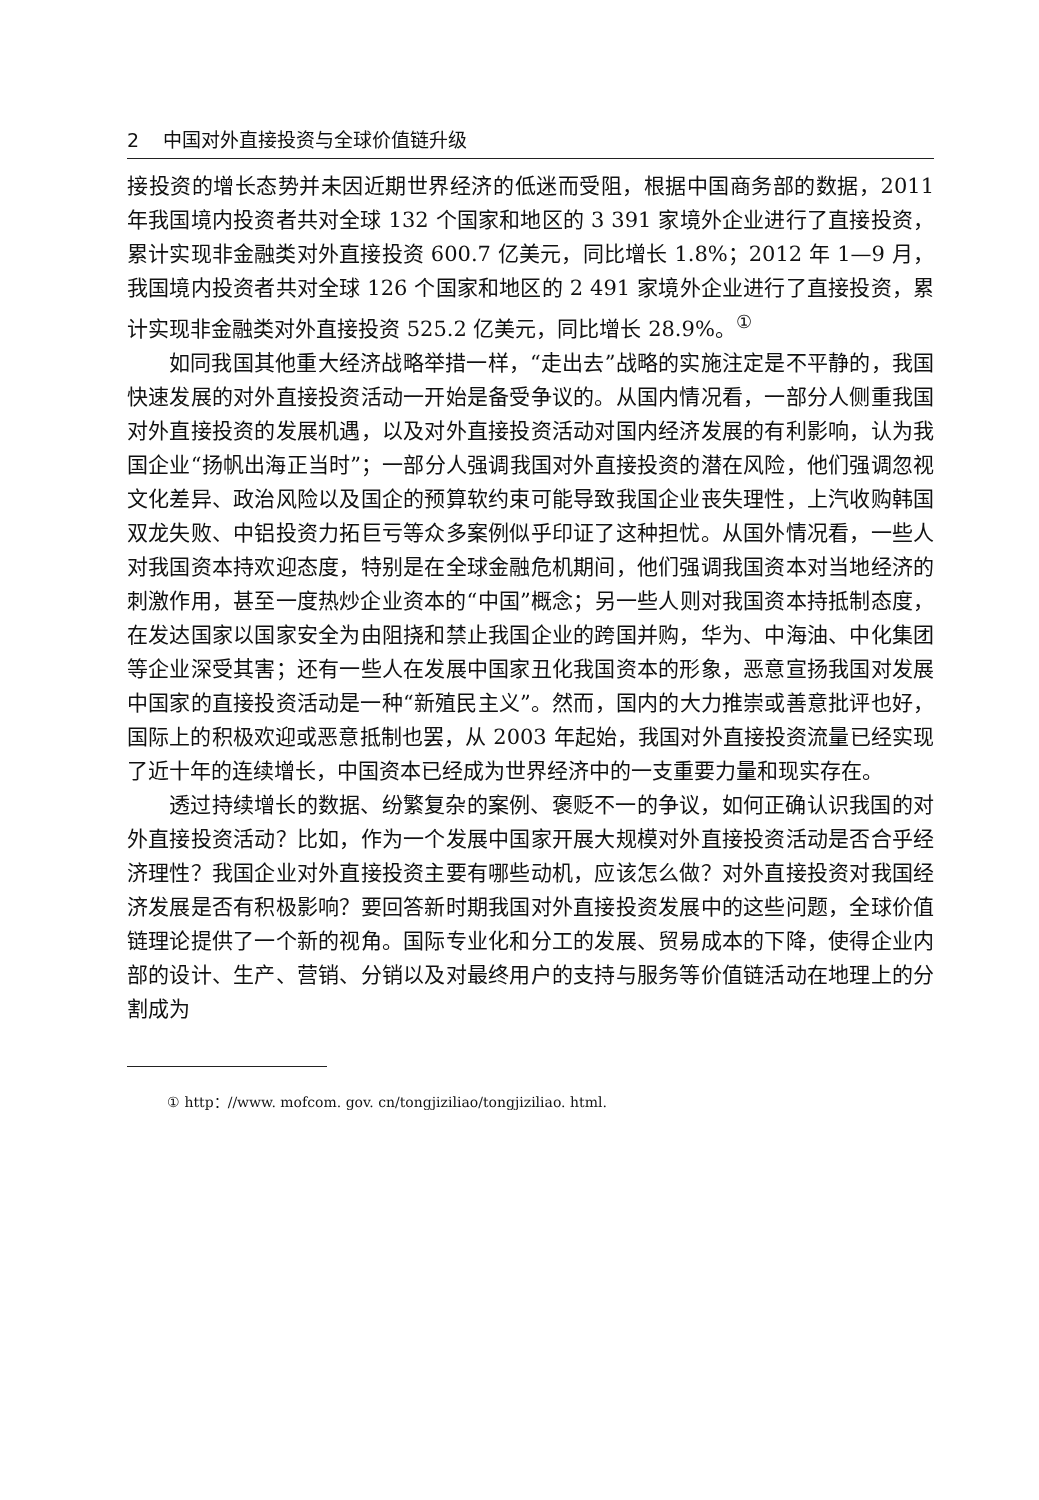2 中国对外直接投资与全球价值链升级
接投资的增长态势并未因近期世界经济的低迷而受阻，根据中国商务部的数据，2011 年我国境内投资者共对全球 132 个国家和地区的 3 391 家境外企业进行了直接投资，累计实现非金融类对外直接投资 600.7 亿美元，同比增长 1.8%；2012 年 1—9 月，我国境内投资者共对全球 126 个国家和地区的 2 491 家境外企业进行了直接投资，累计实现非金融类对外直接投资 525.2 亿美元，同比增长 28.9%。<sup>①</sup>
如同我国其他重大经济战略举措一样，“走出去”战略的实施注定是不平静的，我国快速发展的对外直接投资活动一开始是备受争议的。从国内情况看，一部分人侧重我国对外直接投资的发展机遇，以及对外直接投资活动对国内经济发展的有利影响，认为我国企业“扬帆出海正当时”；一部分人强调我国对外直接投资的潜在风险，他们强调忽视文化差异、政治风险以及国企的预算软约束可能导致我国企业丧失理性，上汽收购韩国双龙失败、中铝投资力拓巨亏等众多案例似乎印证了这种担忧。从国外情况看，一些人对我国资本持欢迎态度，特别是在全球金融危机期间，他们强调我国资本对当地经济的刺激作用，甚至一度热炒企业资本的“中国”概念；另一些人则对我国资本持抵制态度，在发达国家以国家安全为由阻挠和禁止我国企业的跨国并购，华为、中海油、中化集团等企业深受其害；还有一些人在发展中国家丑化我国资本的形象，恶意宣扬我国对发展中国家的直接投资活动是一种“新殖民主义”。然而，国内的大力推崇或善意批评也好，国际上的积极欢迎或恶意抵制也罢，从 2003 年起始，我国对外直接投资流量已经实现了近十年的连续增长，中国资本已经成为世界经济中的一支重要力量和现实存在。
透过持续增长的数据、纷繁复杂的案例、褒贬不一的争议，如何正确认识我国的对外直接投资活动？比如，作为一个发展中国家开展大规模对外直接投资活动是否合乎经济理性？我国企业对外直接投资主要有哪些动机，应该怎么做？对外直接投资对我国经济发展是否有积极影响？要回答新时期我国对外直接投资发展中的这些问题，全球价值链理论提供了一个新的视角。国际专业化和分工的发展、贸易成本的下降，使得企业内部的设计、生产、营销、分销以及对最终用户的支持与服务等价值链活动在地理上的分割成为
① http：//www. mofcom. gov. cn/tongjiziliao/tongjiziliao. html.